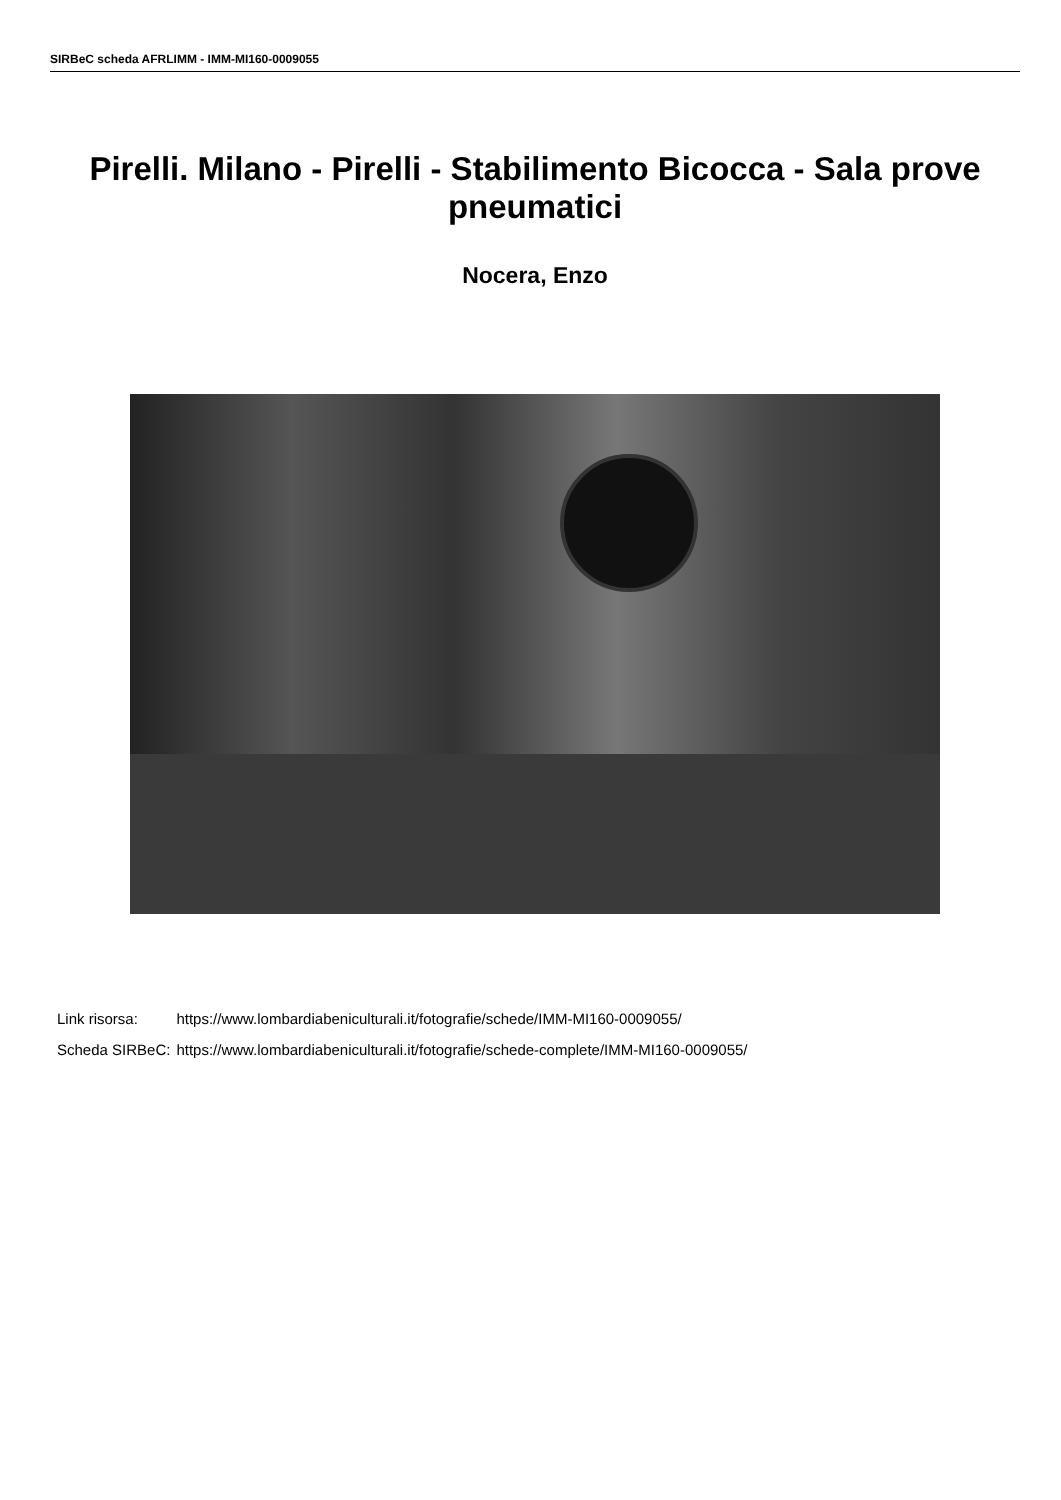SIRBeC scheda AFRLIMM - IMM-MI160-0009055
Pirelli. Milano - Pirelli - Stabilimento Bicocca - Sala prove pneumatici
Nocera, Enzo
| Link risorsa: | https://www.lombardiabeniculturali.it/fotografie/schede/IMM-MI160-0009055/ |
| Scheda SIRBeC: | https://www.lombardiabeniculturali.it/fotografie/schede-complete/IMM-MI160-0009055/ |